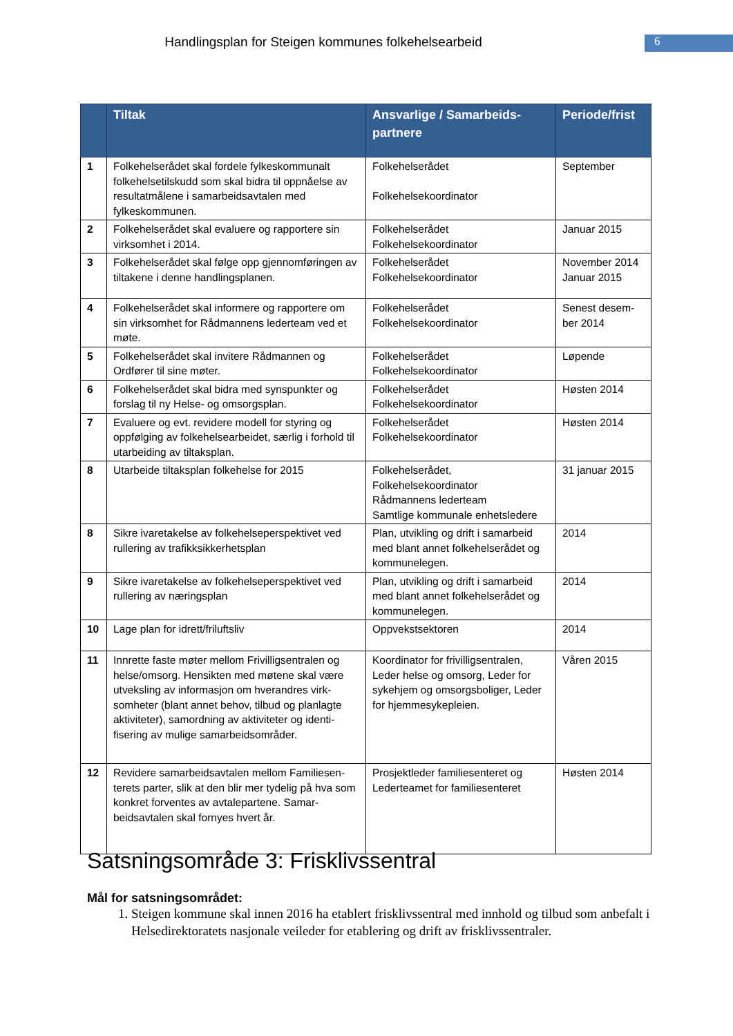Handlingsplan for Steigen kommunes folkehelsearbeid
6
| | Tiltak | Ansvarlige / Samarbeids-partnere | Periode/frist |
| --- | --- | --- | --- |
| 1 | Folkehelserådet skal fordele fylkeskommunalt folkehelsetilskudd som skal bidra til oppnåelse av resultatmålene i samarbeidsavtalen med fylkeskommunen. | Folkehelserådet Folkehelsekoordinator | September |
| 2 | Folkehelserådet skal evaluere og rapportere sin virksomhet i 2014. | Folkehelserådet Folkehelsekoordinator | Januar 2015 |
| 3 | Folkehelserådet skal følge opp gjennomføringen av tiltakene i denne handlingsplanen. | Folkehelserådet Folkehelsekoordinator | November 2014 Januar 2015 |
| 4 | Folkehelserådet skal informere og rapportere om sin virksomhet for Rådmannens lederteam ved et møte. | Folkehelserådet Folkehelsekoordinator | Senest desem-ber 2014 |
| 5 | Folkehelserådet skal invitere Rådmannen og Ordfører til sine møter. | Folkehelserådet Folkehelsekoordinator | Løpende |
| 6 | Folkehelserådet skal bidra med synspunkter og forslag til ny Helse- og omsorgsplan. | Folkehelserådet Folkehelsekoordinator | Høsten 2014 |
| 7 | Evaluere og evt. revidere modell for styring og oppfølging av folkehelsearbeidet, særlig i forhold til utarbeiding av tiltaksplan. | Folkehelserådet Folkehelsekoordinator | Høsten 2014 |
| 8 | Utarbeide tiltaksplan folkehelse for 2015 | Folkehelserådet, Folkehelsekoordinator Rådmannens lederteam Samtlige kommunale enhetsledere | 31 januar 2015 |
| 8 | Sikre ivaretakelse av folkehelseperspektivet ved rullering av trafikksikkerhetsplan | Plan, utvikling og drift i samarbeid med blant annet folkehelserådet og kommunelegen. | 2014 |
| 9 | Sikre ivaretakelse av folkehelseperspektivet ved rullering av næringsplan | Plan, utvikling og drift i samarbeid med blant annet folkehelserådet og kommunelegen. | 2014 |
| 10 | Lage plan for idrett/friluftsliv | Oppvekstsektoren | 2014 |
| 11 | Innrette faste møter mellom Frivilligsentralen og helse/omsorg. Hensikten med møtene skal være utveksling av informasjon om hverandres virk-somheter (blant annet behov, tilbud og planlagte aktiviteter), samordning av aktiviteter og identi-fisering av mulige samarbeidsområder. | Koordinator for frivilligsentralen, Leder helse og omsorg, Leder for sykehjem og omsorgsboliger, Leder for hjemmesykepleien. | Våren 2015 |
| 12 | Revidere samarbeidsavtalen mellom Familiesen-terets parter, slik at den blir mer tydelig på hva som konkret forventes av avtalepartene. Samar-beidsavtalen skal fornyes hvert år. | Prosjektleder familiesenteret og Lederteamet for familiesenteret | Høsten 2014 |
Satsningsområde 3: Frisklivssentral
Mål for satsningsområdet:
1. Steigen kommune skal innen 2016 ha etablert frisklivssentral med innhold og tilbud som anbefalt i Helsedirektoratets nasjonale veileder for etablering og drift av frisklivssentraler.